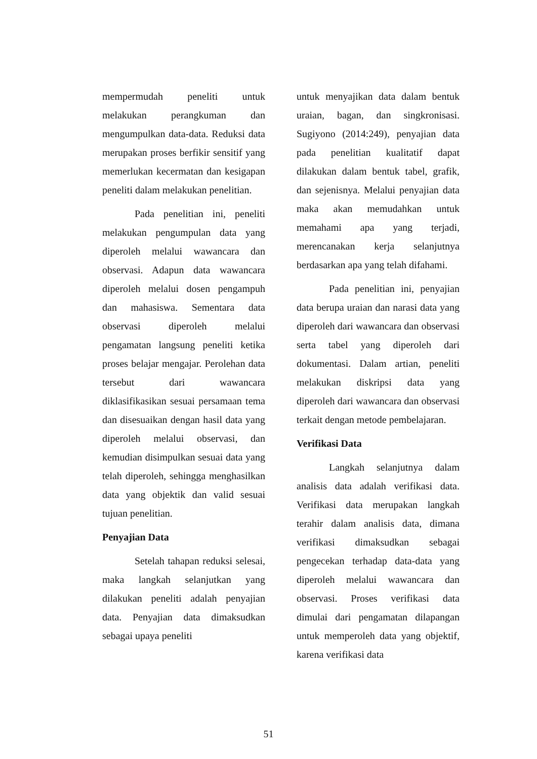mempermudah peneliti untuk melakukan perangkuman dan mengumpulkan data-data. Reduksi data merupakan proses berfikir sensitif yang memerlukan kecermatan dan kesigapan peneliti dalam melakukan penelitian.
Pada penelitian ini, peneliti melakukan pengumpulan data yang diperoleh melalui wawancara dan observasi. Adapun data wawancara diperoleh melalui dosen pengampuh dan mahasiswa. Sementara data observasi diperoleh melalui pengamatan langsung peneliti ketika proses belajar mengajar. Perolehan data tersebut dari wawancara diklasifikasikan sesuai persamaan tema dan disesuaikan dengan hasil data yang diperoleh melalui observasi, dan kemudian disimpulkan sesuai data yang telah diperoleh, sehingga menghasilkan data yang objektik dan valid sesuai tujuan penelitian.
Penyajian Data
Setelah tahapan reduksi selesai, maka langkah selanjutkan yang dilakukan peneliti adalah penyajian data. Penyajian data dimaksudkan sebagai upaya peneliti
untuk menyajikan data dalam bentuk uraian, bagan, dan singkronisasi. Sugiyono (2014:249), penyajian data pada penelitian kualitatif dapat dilakukan dalam bentuk tabel, grafik, dan sejenisnya. Melalui penyajian data maka akan memudahkan untuk memahami apa yang terjadi, merencanakan kerja selanjutnya berdasarkan apa yang telah difahami.
Pada penelitian ini, penyajian data berupa uraian dan narasi data yang diperoleh dari wawancara dan observasi serta tabel yang diperoleh dari dokumentasi. Dalam artian, peneliti melakukan diskripsi data yang diperoleh dari wawancara dan observasi terkait dengan metode pembelajaran.
Verifikasi Data
Langkah selanjutnya dalam analisis data adalah verifikasi data. Verifikasi data merupakan langkah terahir dalam analisis data, dimana verifikasi dimaksudkan sebagai pengecekan terhadap data-data yang diperoleh melalui wawancara dan observasi. Proses verifikasi data dimulai dari pengamatan dilapangan untuk memperoleh data yang objektif, karena verifikasi data
51